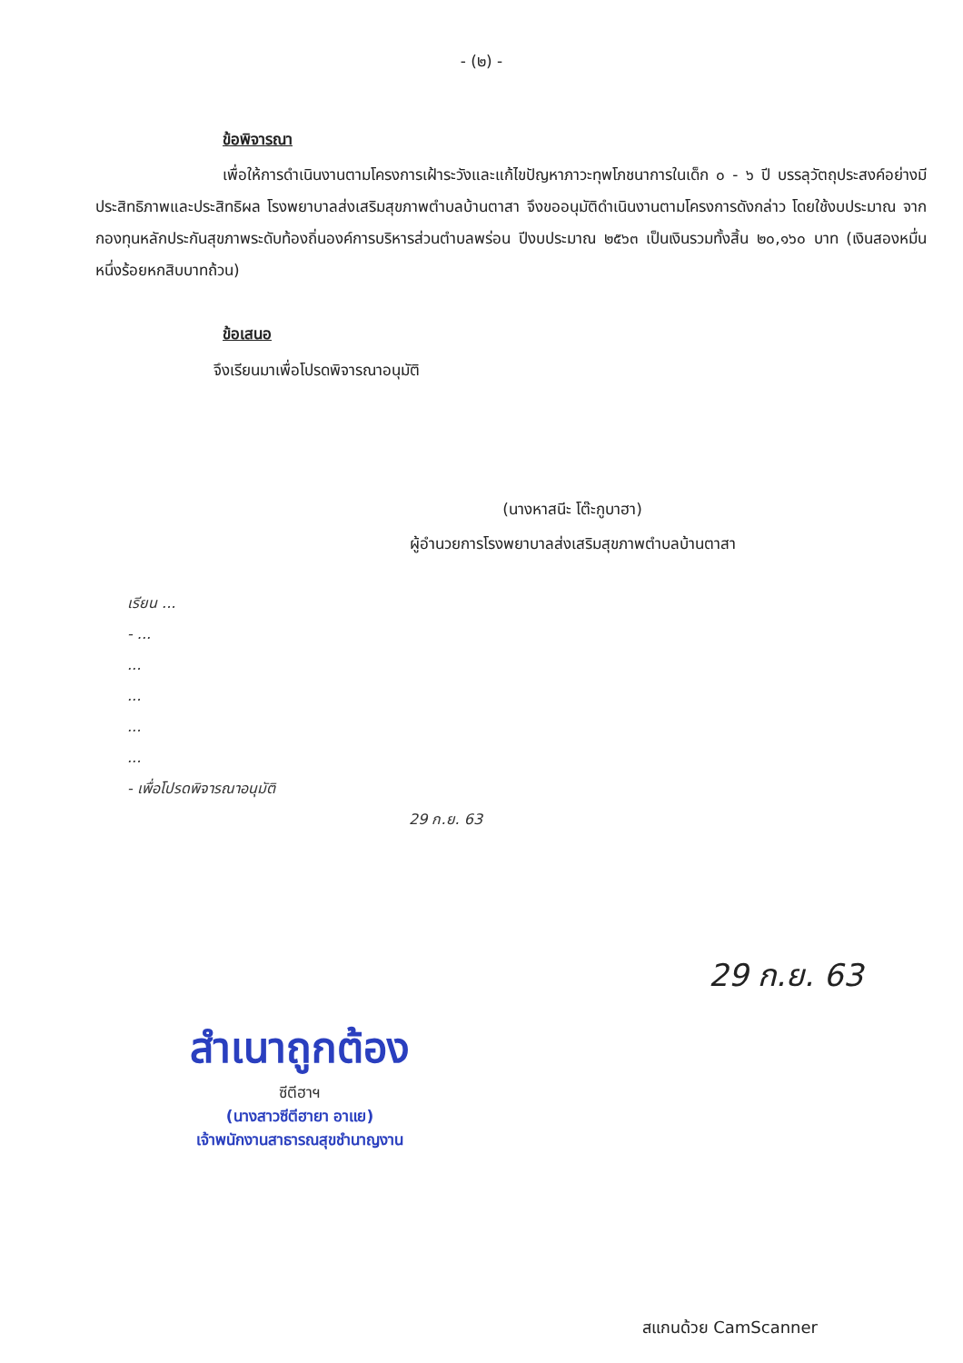- (๒) -
ข้อพิจารณา
เพื่อให้การดำเนินงานตามโครงการเฝ้าระวังและแก้ไขปัญหาภาวะทุพโภชนาการในเด็ก ๐ - ๖ ปี บรรลุวัตถุประสงค์อย่างมีประสิทธิภาพและประสิทธิผล โรงพยาบาลส่งเสริมสุขภาพตำบลบ้านตาสา จึงขออนุมัติดำเนินงานตามโครงการดังกล่าว โดยใช้งบประมาณ จากกองทุนหลักประกันสุขภาพระดับท้องถิ่นองค์การบริหารส่วนตำบลพร่อน ปีงบประมาณ ๒๕๖๓ เป็นเงินรวมทั้งสิ้น ๒๐,๑๖๐ บาท (เงินสองหมื่นหนึ่งร้อยหกสิบบาทถ้วน)
ข้อเสนอ
จึงเรียนมาเพื่อโปรดพิจารณาอนุมัติ
(นางหาสนีะ โต๊ะกูบาฮา)
ผู้อำนวยการโรงพยาบาลส่งเสริมสุขภาพตำบลบ้านตาสา
เรียน ...
- ...
...
...
...
...
- เพื่อโปรดพิจารณาอนุมัติ
29 ก.ย. 63
29 ก.ย. 63
สำเนาถูกต้อง
ซีตีฮาฯ
(นางสาวซีตีฮายา อาแย)
เจ้าพนักงานสาธารณสุขชำนาญงาน
สแกนด้วย CamScanner